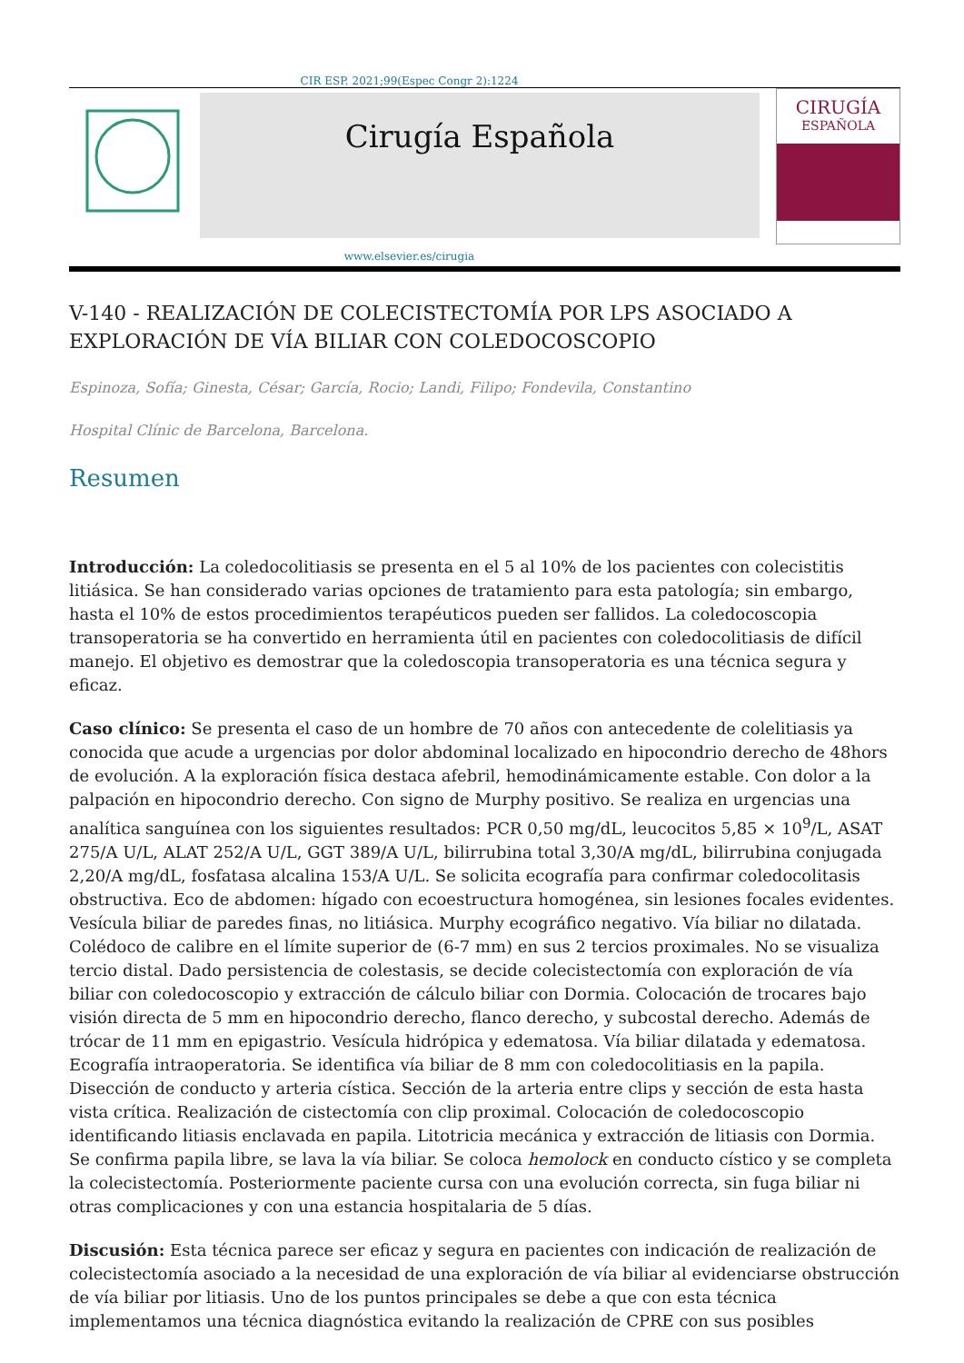CIR ESP. 2021;99(Espec Congr 2):1224
Cirugía Española
CIRUGÍA
ESPAÑOLA
www.elsevier.es/cirugia
V-140 - REALIZACIÓN DE COLECISTECTOMÍA POR LPS ASOCIADO A EXPLORACIÓN DE VÍA BILIAR CON COLEDOCOSCOPIO
Espinoza, Sofía; Ginesta, César; García, Rocio; Landi, Filipo; Fondevila, Constantino
Hospital Clínic de Barcelona, Barcelona.
Resumen
Introducción: La coledocolitiasis se presenta en el 5 al 10% de los pacientes con colecistitis litiásica. Se han considerado varias opciones de tratamiento para esta patología; sin embargo, hasta el 10% de estos procedimientos terapéuticos pueden ser fallidos. La coledocoscopia transoperatoria se ha convertido en herramienta útil en pacientes con coledocolitiasis de difícil manejo. El objetivo es demostrar que la coledoscopia transoperatoria es una técnica segura y eficaz.
Caso clínico: Se presenta el caso de un hombre de 70 años con antecedente de colelitiasis ya conocida que acude a urgencias por dolor abdominal localizado en hipocondrio derecho de 48hors de evolución. A la exploración física destaca afebril, hemodinámicamente estable. Con dolor a la palpación en hipocondrio derecho. Con signo de Murphy positivo. Se realiza en urgencias una analítica sanguínea con los siguientes resultados: PCR 0,50 mg/dL, leucocitos 5,85 × 10<sup>9</sup>/L, ASAT 275/A U/L, ALAT 252/A U/L, GGT 389/A U/L, bilirrubina total 3,30/A mg/dL, bilirrubina conjugada 2,20/A mg/dL, fosfatasa alcalina 153/A U/L. Se solicita ecografía para confirmar coledocolitasis obstructiva. Eco de abdomen: hígado con ecoestructura homogénea, sin lesiones focales evidentes. Vesícula biliar de paredes finas, no litiásica. Murphy ecográfico negativo. Vía biliar no dilatada. Colédoco de calibre en el límite superior de (6-7 mm) en sus 2 tercios proximales. No se visualiza tercio distal. Dado persistencia de colestasis, se decide colecistectomía con exploración de vía biliar con coledocoscopio y extracción de cálculo biliar con Dormia. Colocación de trocares bajo visión directa de 5 mm en hipocondrio derecho, flanco derecho, y subcostal derecho. Además de trócar de 11 mm en epigastrio. Vesícula hidrópica y edematosa. Vía biliar dilatada y edematosa. Ecografía intraoperatoria. Se identifica vía biliar de 8 mm con coledocolitiasis en la papila. Disección de conducto y arteria cística. Sección de la arteria entre clips y sección de esta hasta vista crítica. Realización de cistectomía con clip proximal. Colocación de coledocoscopio identificando litiasis enclavada en papila. Litotricia mecánica y extracción de litiasis con Dormia. Se confirma papila libre, se lava la vía biliar. Se coloca hemolock en conducto cístico y se completa la colecistectomía. Posteriormente paciente cursa con una evolución correcta, sin fuga biliar ni otras complicaciones y con una estancia hospitalaria de 5 días.
Discusión: Esta técnica parece ser eficaz y segura en pacientes con indicación de realización de colecistectomía asociado a la necesidad de una exploración de vía biliar al evidenciarse obstrucción de vía biliar por litiasis. Uno de los puntos principales se debe a que con esta técnica implementamos una técnica diagnóstica evitando la realización de CPRE con sus posibles